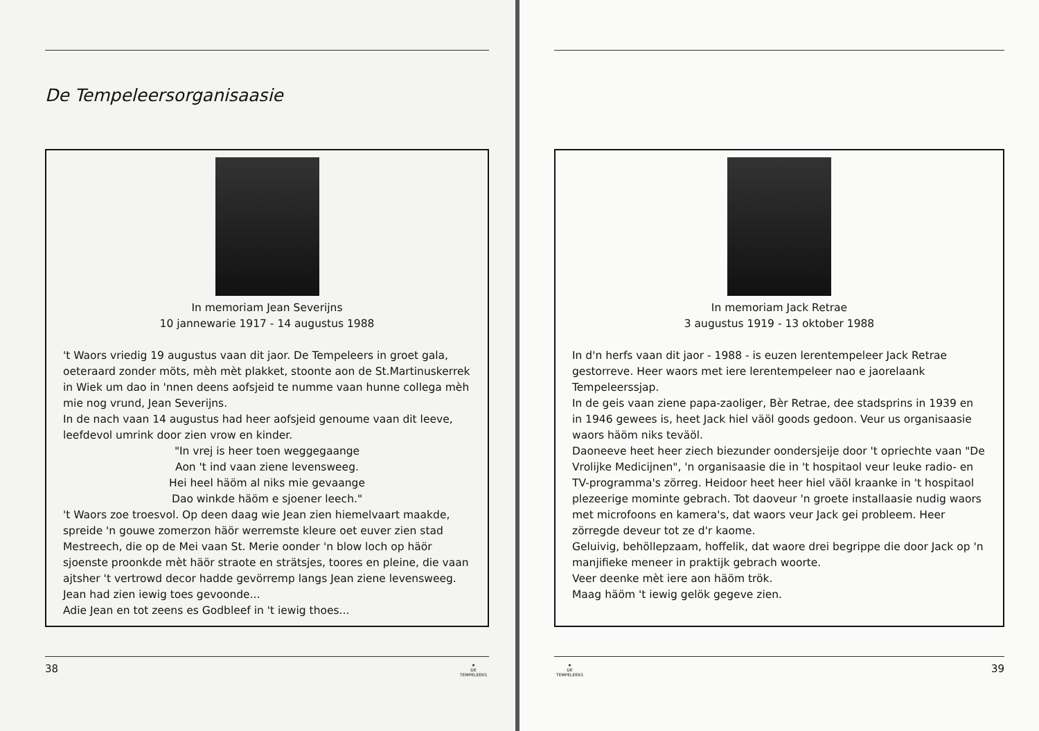De Tempeleersorganisaasie
In memoriam Jean Severijns
10 jannewarie 1917 - 14 augustus 1988
't Waors vriedig 19 augustus vaan dit jaor. De Tempeleers in groet gala, oeteraard zonder möts, mèh mèt plakket, stoonte aon de St.Martinuskerrek in Wiek um dao in 'nnen deens aofsjeid te numme vaan hunne collega mèh mie nog vrund, Jean Severijns.
In de nach vaan 14 augustus had heer aofsjeid genoume vaan dit leeve, leefdevol umrink door zien vrow en kinder.
"In vrej is heer toen weggegaange
Aon 't ind vaan ziene levensweeg.
Hei heel häöm al niks mie gevaange
Dao winkde häöm e sjoener leech."
't Waors zoe troesvol. Op deen daag wie Jean zien hiemelvaart maakde, spreide 'n gouwe zomerzon häör werremste kleure oet euver zien stad Mestreech, die op de Mei vaan St. Merie oonder 'n blow loch op häör sjoenste proonkde mèt häör straote en strätsjes, toores en pleine, die vaan ajtsher 't vertrowd decor hadde gevörremp langs Jean ziene levensweeg.
Jean had zien iewig toes gevoonde...
Adie Jean en tot zeens es Godbleef in 't iewig thoes...
38 ★
DE TEMPELEERS
In memoriam Jack Retrae
3 augustus 1919 - 13 oktober 1988
In d'n herfs vaan dit jaor - 1988 - is euzen lerentempeleer Jack Retrae gestorreve. Heer waors met iere lerentempeleer nao e jaorelaank Tempeleerssjap.
In de geis vaan ziene papa-zaoliger, Bèr Retrae, dee stadsprins in 1939 en in 1946 gewees is, heet Jack hiel väöl goods gedoon. Veur us organisaasie waors häöm niks teväöl.
Daoneeve heet heer ziech biezunder oondersjeije door 't opriechte vaan "De Vrolijke Medicijnen", 'n organisaasie die in 't hospitaol veur leuke radio- en TV-programma's zörreg. Heidoor heet heer hiel väöl kraanke in 't hospitaol plezeerige mominte gebrach. Tot daoveur 'n groete installaasie nudig waors met microfoons en kamera's, dat waors veur Jack gei probleem. Heer zörregde deveur tot ze d'r kaome.
Geluivig, behöllepzaam, hoffelik, dat waore drei begrippe die door Jack op 'n manjifieke meneer in praktijk gebrach woorte.
Veer deenke mèt iere aon häöm trök.
Maag häöm 't iewig gelök gegeve zien.
★
DE TEMPELEERS 39